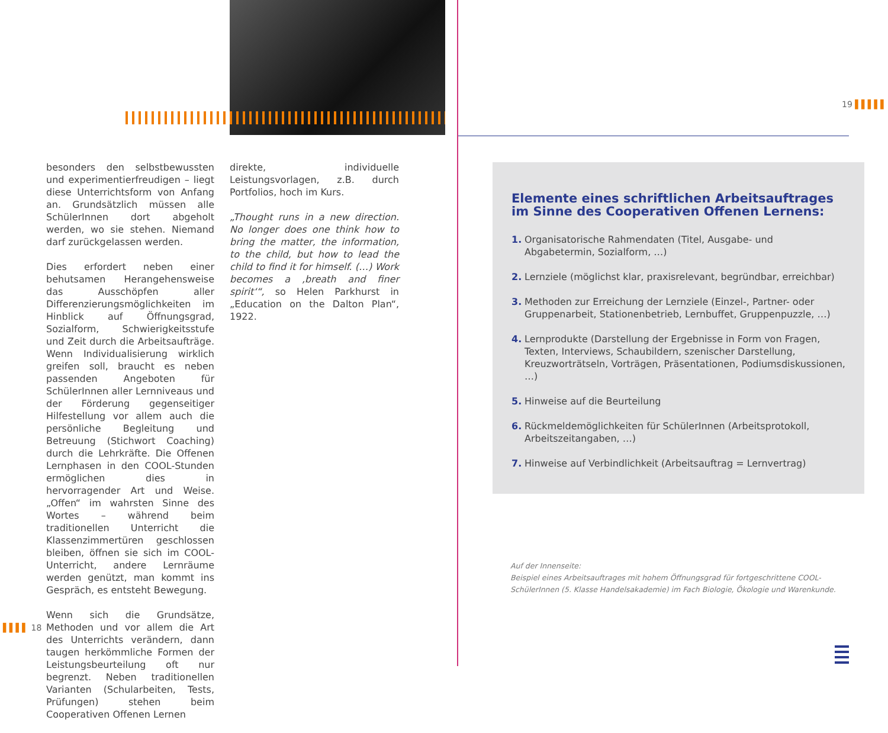besonders den selbstbewussten und experimentierfreudigen – liegt diese Unterrichtsform von Anfang an. Grundsätzlich müssen alle SchülerInnen dort abgeholt werden, wo sie stehen. Niemand darf zurückgelassen werden.
Dies erfordert neben einer behutsamen Herangehensweise das Ausschöpfen aller Differenzierungsmöglichkeiten im Hinblick auf Öffnungsgrad, Sozialform, Schwierigkeitsstufe und Zeit durch die Arbeitsaufträge. Wenn Individualisierung wirklich greifen soll, braucht es neben passenden Angeboten für SchülerInnen aller Lernniveaus und der Förderung gegenseitiger Hilfestellung vor allem auch die persönliche Begleitung und Betreuung (Stichwort Coaching) durch die Lehrkräfte. Die Offenen Lernphasen in den COOL-Stunden ermöglichen dies in hervorragender Art und Weise. „Offen“ im wahrsten Sinne des Wortes – während beim traditionellen Unterricht die Klassenzimmertüren geschlossen bleiben, öffnen sie sich im COOL-Unterricht, andere Lernräume werden genützt, man kommt ins Gespräch, es entsteht Bewegung.
Wenn sich die Grundsätze, Methoden und vor allem die Art des Unterrichts verändern, dann taugen herkömmliche Formen der Leistungsbeurteilung oft nur begrenzt. Neben traditionellen Varianten (Schularbeiten, Tests, Prüfungen) stehen beim Cooperativen Offenen Lernen
direkte, individuelle Leistungsvorlagen, z.B. durch Portfolios, hoch im Kurs.
„Thought runs in a new direction. No longer does one think how to bring the matter, the information, to the child, but how to lead the child to find it for himself. (…) Work becomes a ‚breath and finer spirit‘“, so Helen Parkhurst in „Education on the Dalton Plan“, 1922.
▌▌▌▌ 18
19 ▌▌▌▌▌
Elemente eines schriftlichen Arbeitsauftrages im Sinne des Cooperativen Offenen Lernens:
1. Organisatorische Rahmendaten (Titel, Ausgabe- und Abgabetermin, Sozialform, …)
2. Lernziele (möglichst klar, praxisrelevant, begründbar, erreichbar)
3. Methoden zur Erreichung der Lernziele (Einzel-, Partner- oder Gruppenarbeit, Stationenbetrieb, Lernbuffet, Gruppenpuzzle, …)
4. Lernprodukte (Darstellung der Ergebnisse in Form von Fragen, Texten, Interviews, Schaubildern, szenischer Darstellung, Kreuzworträtseln, Vorträgen, Präsentationen, Podiumsdiskussionen, …)
5. Hinweise auf die Beurteilung
6. Rückmeldemöglichkeiten für SchülerInnen (Arbeitsprotokoll, Arbeitszeitangaben, …)
7. Hinweise auf Verbindlichkeit (Arbeitsauftrag = Lernvertrag)
Auf der Innenseite:
Beispiel eines Arbeitsauftrages mit hohem Öffnungsgrad für fortgeschrittene COOL-SchülerInnen (5. Klasse Handelsakademie) im Fach Biologie, Ökologie und Warenkunde.